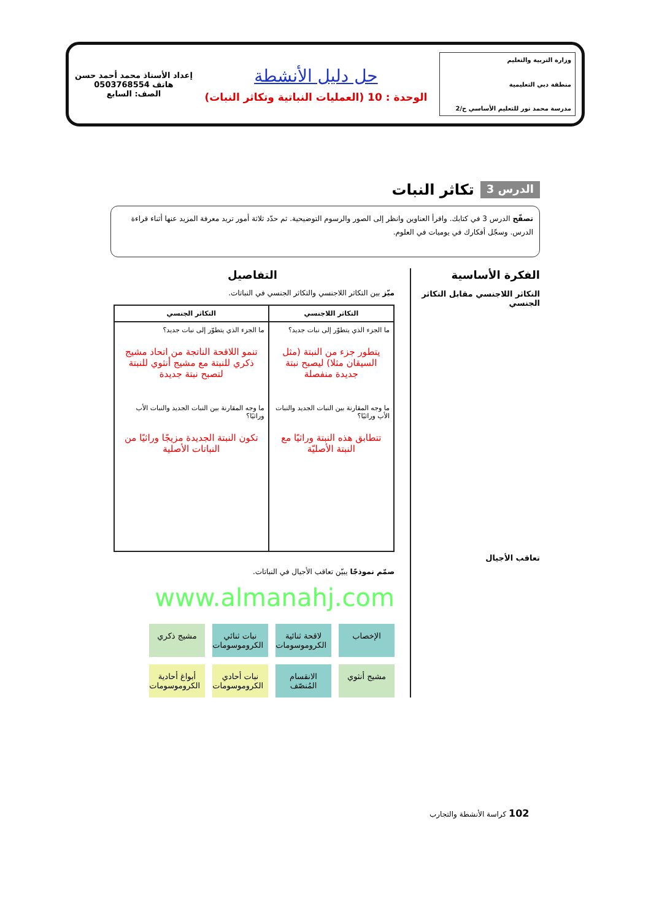وزارة التربية والتعليم
منطقة دبي التعليمية
مدرسة محمد نور للتعليم الأساسي ح/2
حل دليل الأنشطة
الوحدة : 10 (العمليات النباتية وتكاثر النبات)
إعداد الأستاذ محمد أحمد حسن
هاتف 0503768554
الصف: السابع
الدرس 3 تكاثر النبات
تصفّح الدرس 3 في كتابك. واقرأ العناوين وانظر إلى الصور والرسوم التوضيحية. ثم حدّد ثلاثة أمور تريد معرفة المزيد عنها أثناء قراءة الدرس. وسجّل أفكارك في يوميات في العلوم.
الفكرة الأساسية
التكاثر اللاجنسي مقابل التكاثر الجنسي
تعاقب الأجيال
التفاصيل
ميّز بين التكاثر اللاجنسي والتكاثر الجنسي في النباتات.
| التكاثر اللاجنسي | التكاثر الجنسي |
| --- | --- |
| ما الجزء الذي يتطوّر إلى نبات جديد؟ يتطور جزء من النبتة (مثل السيقان مثلا) ليصبح نبتة جديدة منفصلة ما وجه المقارنة بين النبات الجديد والنبات الأب وراثيًا؟ تتطابق هذه النبتة وراثيًا مع النبتة الأصليّة | ما الجزء الذي يتطوّر إلى نبات جديد؟ تنمو اللاقحة الناتجة من اتحاد مشيج ذكري للنبتة مع مشيج أنثوي للنبتة لتصبح نبتة جديدة ما وجه المقارنة بين النبات الجديد والنبات الأب وراثيًا؟ تكون النبتة الجديدة مزيجًا وراثيًا من النباتات الأصلية |
صمّم نموذجًا يبيّن تعاقب الأجيال في النباتات.
www.almanahj.com
الإخصاب
لاقحة ثنائية الكروموسومات
نبات ثنائي الكروموسومات
مشيج ذكري
مشيج أنثوي
الانقسام المُنصّف
نبات أحادي الكروموسومات
أبواغ أحادية الكروموسومات
102 كراسة الأنشطة والتجارب